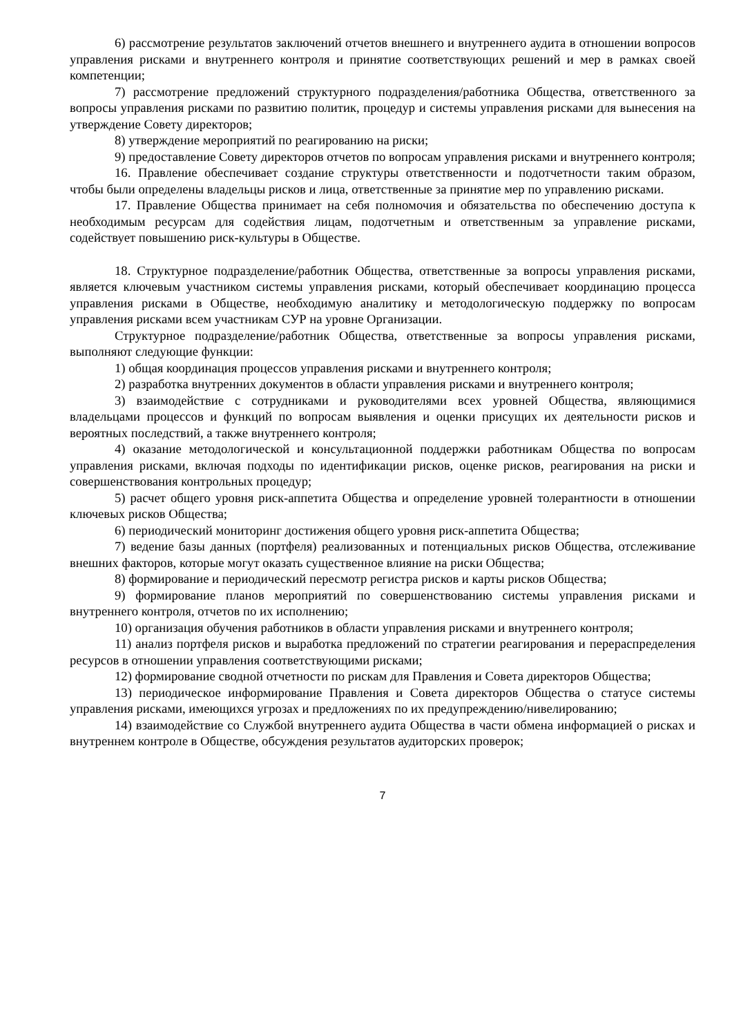6) рассмотрение результатов заключений отчетов внешнего и внутреннего аудита в отношении вопросов управления рисками и внутреннего контроля и принятие соответствующих решений и мер в рамках своей компетенции;
7) рассмотрение предложений структурного подразделения/работника Общества, ответственного за вопросы управления рисками по развитию политик, процедур и системы управления рисками для вынесения на утверждение Совету директоров;
8) утверждение мероприятий по реагированию на риски;
9) предоставление Совету директоров отчетов по вопросам управления рисками и внутреннего контроля;
16. Правление обеспечивает создание структуры ответственности и подотчетности таким образом, чтобы были определены владельцы рисков и лица, ответственные за принятие мер по управлению рисками.
17. Правление Общества принимает на себя полномочия и обязательства по обеспечению доступа к необходимым ресурсам для содействия лицам, подотчетным и ответственным за управление рисками, содействует повышению риск-культуры в Обществе.
18. Структурное подразделение/работник Общества, ответственные за вопросы управления рисками, является ключевым участником системы управления рисками, который обеспечивает координацию процесса управления рисками в Обществе, необходимую аналитику и методологическую поддержку по вопросам управления рисками всем участникам СУР на уровне Организации.
Структурное подразделение/работник Общества, ответственные за вопросы управления рисками, выполняют следующие функции:
1) общая координация процессов управления рисками и внутреннего контроля;
2) разработка внутренних документов в области управления рисками и внутреннего контроля;
3) взаимодействие с сотрудниками и руководителями всех уровней Общества, являющимися владельцами процессов и функций по вопросам выявления и оценки присущих их деятельности рисков и вероятных последствий, а также внутреннего контроля;
4) оказание методологической и консультационной поддержки работникам Общества по вопросам управления рисками, включая подходы по идентификации рисков, оценке рисков, реагирования на риски и совершенствования контрольных процедур;
5) расчет общего уровня риск-аппетита Общества и определение уровней толерантности в отношении ключевых рисков Общества;
6) периодический мониторинг достижения общего уровня риск-аппетита Общества;
7) ведение базы данных (портфеля) реализованных и потенциальных рисков Общества, отслеживание внешних факторов, которые могут оказать существенное влияние на риски Общества;
8) формирование и периодический пересмотр регистра рисков и карты рисков Общества;
9) формирование планов мероприятий по совершенствованию системы управления рисками и внутреннего контроля, отчетов по их исполнению;
10) организация обучения работников в области управления рисками и внутреннего контроля;
11) анализ портфеля рисков и выработка предложений по стратегии реагирования и перераспределения ресурсов в отношении управления соответствующими рисками;
12) формирование сводной отчетности по рискам для Правления и Совета директоров Общества;
13) периодическое информирование Правления и Совета директоров Общества о статусе системы управления рисками, имеющихся угрозах и предложениях по их предупреждению/нивелированию;
14) взаимодействие со Службой внутреннего аудита Общества в части обмена информацией о рисках и внутреннем контроле в Обществе, обсуждения результатов аудиторских проверок;
7